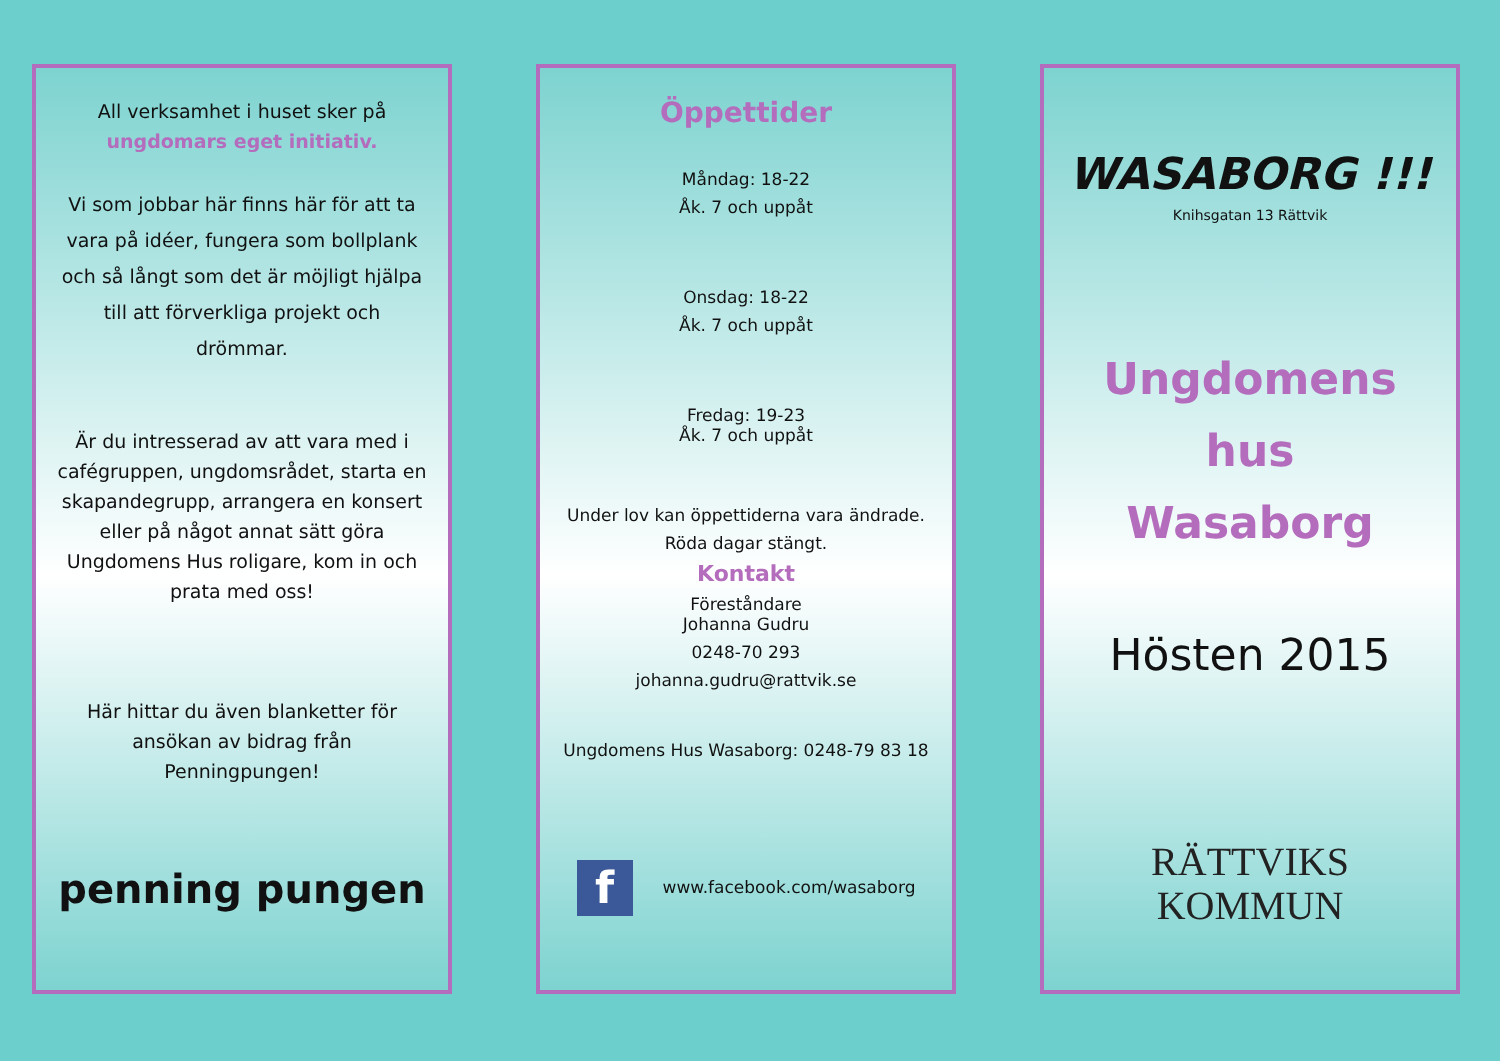All verksamhet i huset sker på
ungdomars eget initiativ.
Vi som jobbar här finns här för att ta vara på idéer, fungera som bollplank och så långt som det är möjligt hjälpa till att förverkliga projekt och drömmar.
Är du intresserad av att vara med i cafégruppen, ungdomsrådet, starta en skapandegrupp, arrangera en konsert eller på något annat sätt göra Ungdomens Hus roligare, kom in och prata med oss!
Här hittar du även blanketter för ansökan av bidrag från Penningpungen!
penning pungen
Öppettider
Måndag: 18-22
Åk. 7 och uppåt
Onsdag: 18-22
Åk. 7 och uppåt
Fredag: 19-23
Åk. 7 och uppåt
Under lov kan öppettiderna vara ändrade.
Röda dagar stängt.
Kontakt
Föreståndare
Johanna Gudru
0248-70 293
johanna.gudru@rattvik.se
Ungdomens Hus Wasaborg: 0248-79 83 18
fwww.facebook.com/wasaborg
WASABORG !!!
Knihsgatan 13 Rättvik
Ungdomens
hus
Wasaborg
Hösten 2015
RÄTTVIKS
KOMMUN